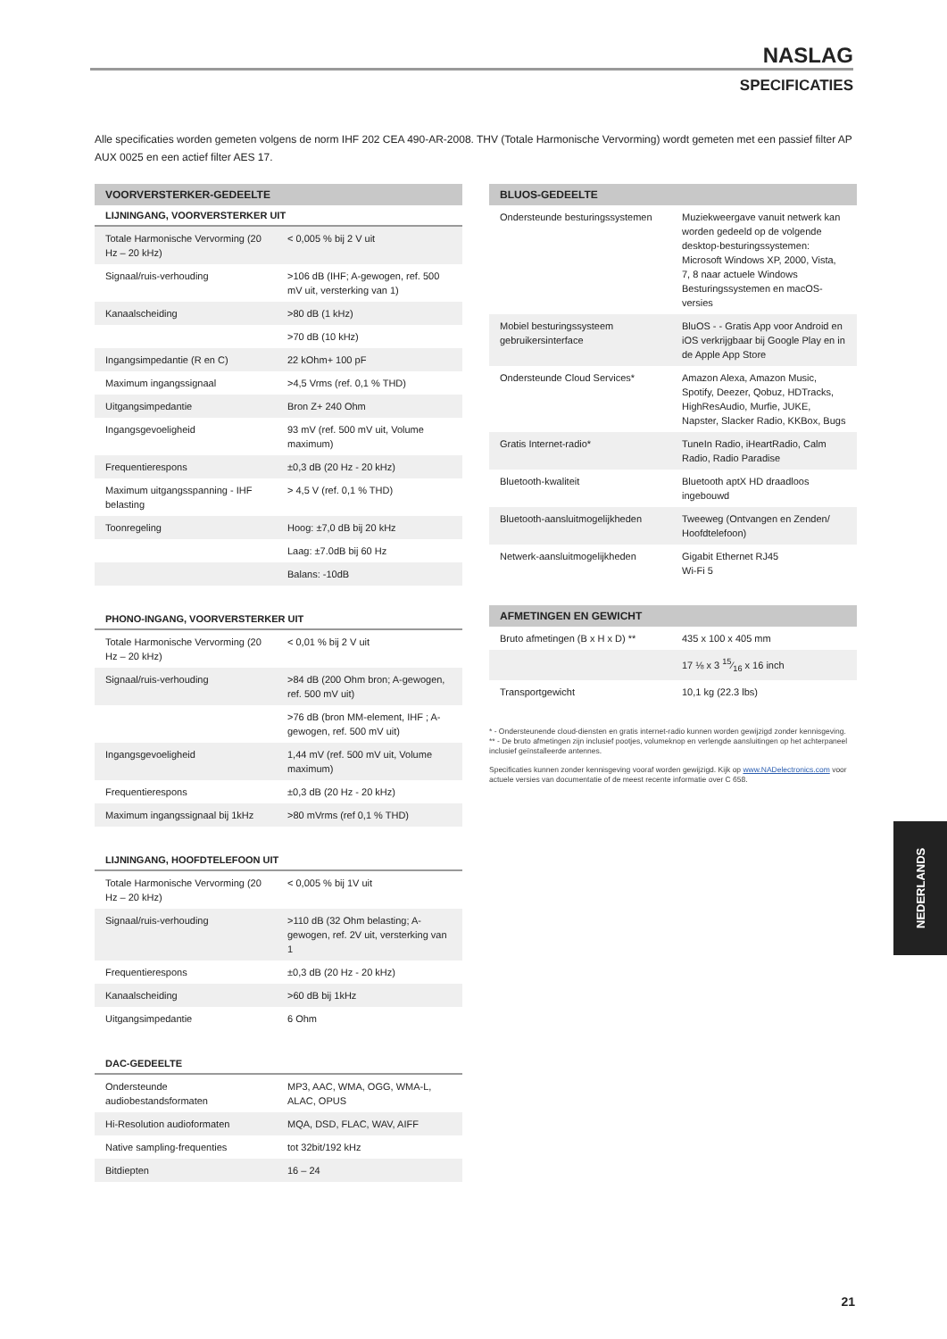NASLAG
SPECIFICATIES
Alle specificaties worden gemeten volgens de norm IHF 202 CEA 490-AR-2008. THV (Totale Harmonische Vervorming) wordt gemeten met een passief filter AP AUX 0025 en een actief filter AES 17.
| VOORVERSTERKER-GEDEELTE | |
| --- | --- |
| LIJNINGANG, VOORVERSTERKER UIT | |
| Totale Harmonische Vervorming (20 Hz – 20 kHz) | < 0,005 % bij 2 V uit |
| Signaal/ruis-verhouding | >106 dB (IHF; A-gewogen, ref. 500 mV uit, versterking van 1) |
| Kanaalscheiding | >80 dB (1 kHz) |
| | >70 dB (10 kHz) |
| Ingangsimpedantie (R en C) | 22 kOhm+ 100 pF |
| Maximum ingangssignaal | >4,5 Vrms (ref. 0,1 % THD) |
| Uitgangsimpedantie | Bron Z+ 240 Ohm |
| Ingangsgevoeligheid | 93 mV (ref. 500 mV uit, Volume maximum) |
| Frequentierespons | ±0,3 dB (20 Hz - 20 kHz) |
| Maximum uitgangsspanning - IHF belasting | > 4,5 V (ref. 0,1 % THD) |
| Toonregeling | Hoog: ±7,0 dB bij 20 kHz |
| | Laag: ±7.0dB bij 60 Hz |
| | Balans: -10dB |
| PHONO-INGANG, VOORVERSTERKER UIT | |
| --- | --- |
| Totale Harmonische Vervorming (20 Hz – 20 kHz) | < 0,01 % bij 2 V uit |
| Signaal/ruis-verhouding | >84 dB (200 Ohm bron; A-gewogen, ref. 500 mV uit) |
| | >76 dB (bron MM-element, IHF ; A-gewogen, ref. 500 mV uit) |
| Ingangsgevoeligheid | 1,44 mV (ref. 500 mV uit, Volume maximum) |
| Frequentierespons | ±0,3 dB (20 Hz - 20 kHz) |
| Maximum ingangssignaal bij 1kHz | >80 mVrms (ref 0,1 % THD) |
| LIJNINGANG, HOOFDTELEFOON UIT | |
| --- | --- |
| Totale Harmonische Vervorming (20 Hz – 20 kHz) | < 0,005 % bij 1V uit |
| Signaal/ruis-verhouding | >110 dB (32 Ohm belasting; A-gewogen, ref. 2V uit, versterking van 1 |
| Frequentierespons | ±0,3 dB (20 Hz - 20 kHz) |
| Kanaalscheiding | >60 dB bij 1kHz |
| Uitgangsimpedantie | 6 Ohm |
| DAC-GEDEELTE | |
| --- | --- |
| Ondersteunde audiobestandsformaten | MP3, AAC, WMA, OGG, WMA-L, ALAC, OPUS |
| Hi-Resolution audioformaten | MQA, DSD, FLAC, WAV, AIFF |
| Native sampling-frequenties | tot 32bit/192 kHz |
| Bitdiepten | 16 – 24 |
| BLUOS-GEDEELTE | |
| --- | --- |
| Ondersteunde besturingssystemen | Muziekweergave vanuit netwerk kan worden gedeeld op de volgende desktop-besturingssystemen: Microsoft Windows XP, 2000, Vista, 7, 8 naar actuele Windows Besturingssystemen en macOS-versies |
| Mobiel besturingssysteem gebruikersinterface | BluOS - - Gratis App voor Android en iOS verkrijgbaar bij Google Play en in de Apple App Store |
| Ondersteunde Cloud Services* | Amazon Alexa, Amazon Music, Spotify, Deezer, Qobuz, HDTracks, HighResAudio, Murfie, JUKE, Napster, Slacker Radio, KKBox, Bugs |
| Gratis Internet-radio* | TuneIn Radio, iHeartRadio, Calm Radio, Radio Paradise |
| Bluetooth-kwaliteit | Bluetooth aptX HD draadloos ingebouwd |
| Bluetooth-aansluitmogelijkheden | Tweeweg (Ontvangen en Zenden/ Hoofdtelefoon) |
| Netwerk-aansluitmogelijkheden | Gigabit Ethernet RJ45 Wi-Fi 5 |
| AFMETINGEN EN GEWICHT | |
| --- | --- |
| Bruto afmetingen (B x H x D) ** | 435 x 100 x 405 mm |
| | 17 ⅛ x 3 15⁄16 x 16 inch |
| Transportgewicht | 10,1 kg (22.3 lbs) |
* - Ondersteunende cloud-diensten en gratis internet-radio kunnen worden gewijzigd zonder kennisgeving.
** - De bruto afmetingen zijn inclusief pootjes, volumeknop en verlengde aansluitingen op het achterpaneel inclusief geïnstalleerde antennes.
Specificaties kunnen zonder kennisgeving vooraf worden gewijzigd. Kijk op www.NADelectronics.com voor actuele versies van documentatie of de meest recente informatie over C 658.
NEDERLANDS
21